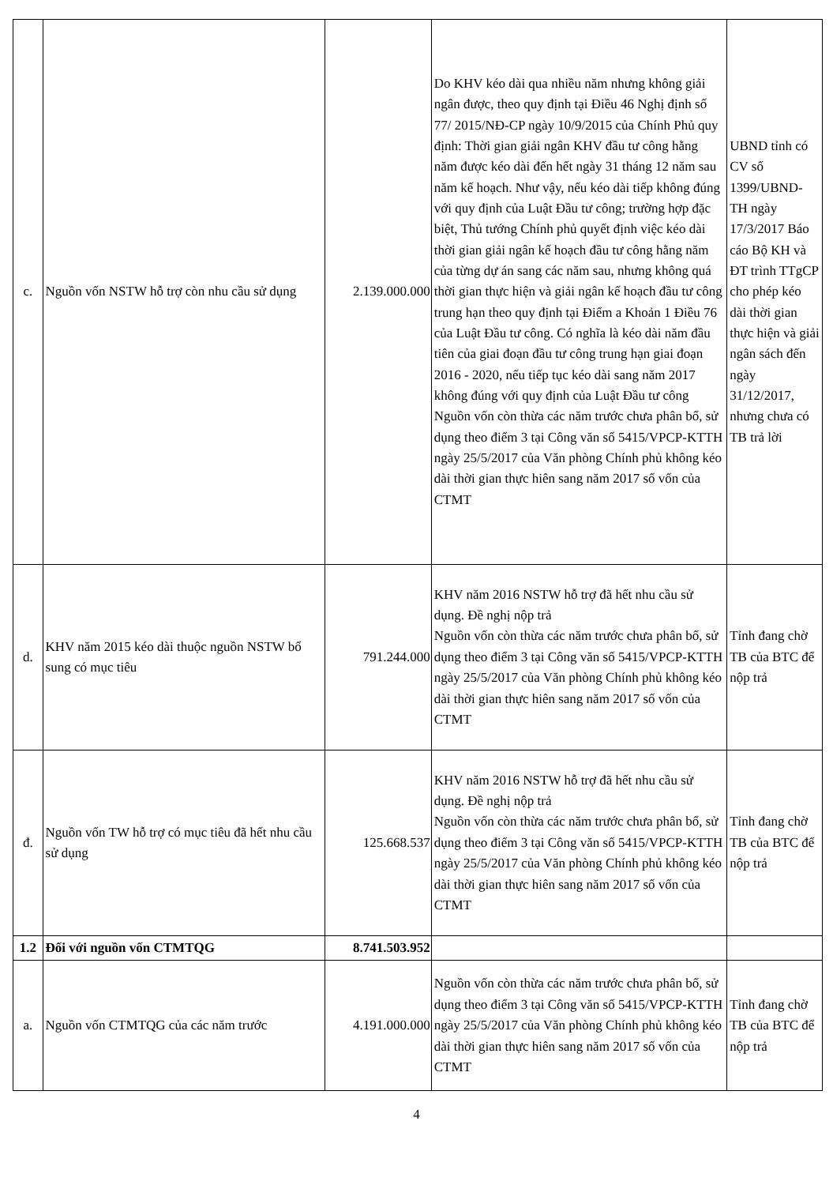| c. | Nguồn vốn NSTW hỗ trợ còn nhu cầu sử dụng | 2.139.000.000 | Do KHV kéo dài qua nhiều năm nhưng không giải ngân được, theo quy định tại Điều 46 Nghị định số 77/ 2015/NĐ-CP ngày 10/9/2015 của Chính Phủ quy định: Thời gian giải ngân KHV đầu tư công hằng năm được kéo dài đến hết ngày 31 tháng 12 năm sau năm kế hoạch. Như vậy, nếu kéo dài tiếp không đúng với quy định của Luật Đầu tư công; trường hợp đặc biệt, Thủ tướng Chính phủ quyết định việc kéo dài thời gian giải ngân kế hoạch đầu tư công hằng năm của từng dự án sang các năm sau, nhưng không quá thời gian thực hiện và giải ngân kế hoạch đầu tư công trung hạn theo quy định tại Điểm a Khoản 1 Điều 76 của Luật Đầu tư công. Có nghĩa là kéo dài năm đầu tiên của giai đoạn đầu tư công trung hạn giai đoạn 2016 - 2020, nếu tiếp tục kéo dài sang năm 2017 không đúng với quy định của Luật Đầu tư công Nguồn vốn còn thừa các năm trước chưa phân bổ, sử dụng theo điểm 3 tại Công văn số 5415/VPCP-KTTH ngày 25/5/2017 của Văn phòng Chính phủ không kéo dài thời gian thực hiên sang năm 2017 số vốn của CTMT | UBND tỉnh có CV số 1399/UBND-TH ngày 17/3/2017 Báo cáo Bộ KH và ĐT trình TTgCP cho phép kéo dài thời gian thực hiện và giải ngân sách đến ngày 31/12/2017, nhưng chưa có TB trả lời |
| d. | KHV năm 2015 kéo dài thuộc nguồn NSTW bổ sung có mục tiêu | 791.244.000 | KHV năm 2016 NSTW hỗ trợ đã hết nhu cầu sử dụng. Đề nghị nộp trả Nguồn vốn còn thừa các năm trước chưa phân bổ, sử dụng theo điểm 3 tại Công văn số 5415/VPCP-KTTH ngày 25/5/2017 của Văn phòng Chính phủ không kéo dài thời gian thực hiên sang năm 2017 số vốn của CTMT | Tỉnh đang chờ TB của BTC để nộp trả |
| đ. | Nguồn vốn TW hỗ trợ có mục tiêu đã hết nhu cầu sử dụng | 125.668.537 | KHV năm 2016 NSTW hỗ trợ đã hết nhu cầu sử dụng. Đề nghị nộp trả Nguồn vốn còn thừa các năm trước chưa phân bổ, sử dụng theo điểm 3 tại Công văn số 5415/VPCP-KTTH ngày 25/5/2017 của Văn phòng Chính phủ không kéo dài thời gian thực hiên sang năm 2017 số vốn của CTMT | Tỉnh đang chờ TB của BTC để nộp trả |
| 1.2 | Đối với nguồn vốn CTMTQG | 8.741.503.952 | | |
| a. | Nguồn vốn CTMTQG của các năm trước | 4.191.000.000 | Nguồn vốn còn thừa các năm trước chưa phân bổ, sử dụng theo điểm 3 tại Công văn số 5415/VPCP-KTTH ngày 25/5/2017 của Văn phòng Chính phủ không kéo dài thời gian thực hiên sang năm 2017 số vốn của CTMT | Tỉnh đang chờ TB của BTC để nộp trả |
4